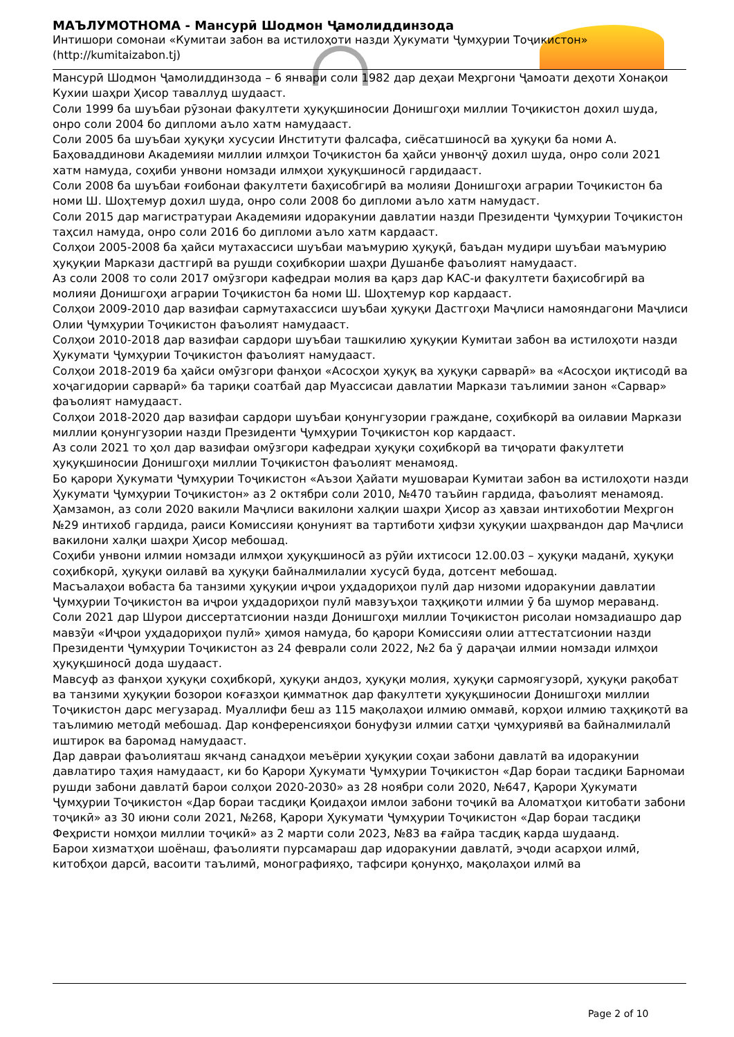МАЪЛУМОТНОМА - Мансурӣ Шодмон Ҷамолиддинзода
Интишори сомонаи «Кумитаи забон ва истилоҳоти назди Ҳукумати Ҷумҳурии Тоҷикистон» (http://kumitaizabon.tj)
Мансурӣ Шодмон Ҷамолиддинзода – 6 январи соли 1982 дар деҳаи Меҳргони Ҷамоати деҳоти Хонақои Кухии шаҳри Ҳисор таваллуд шудааст.
Соли 1999 ба шуъбаи рӯзонаи факултети ҳуқуқшиносии Донишгоҳи миллии Тоҷикистон дохил шуда, онро соли 2004 бо дипломи аъло хатм намудааст.
Соли 2005 ба шуъбаи ҳуқуқи хусусии Институти фалсафа, сиёсатшиносӣ ва ҳуқуқи ба номи А. Баҳоваддинови Академияи миллии илмҳои Тоҷикистон ба ҳайси унвонҷӯ дохил шуда, онро соли 2021 хатм намуда, соҳиби унвони номзади илмҳои ҳуқуқшиносӣ гардидааст.
Соли 2008 ба шуъбаи ғоибонаи факултети баҳисобгирӣ ва молияи Донишгоҳи аграрии Тоҷикистон ба номи Ш. Шоҳтемур дохил шуда, онро соли 2008 бо дипломи аъло хатм намудаст.
Соли 2015 дар магистратураи Академияи идоракунии давлатии назди Президенти Ҷумҳурии Тоҷикистон таҳсил намуда, онро соли 2016 бо дипломи аъло хатм кардааст.
Солҳои 2005-2008 ба ҳайси мутахассиси шуъбаи маъмурию ҳуқуқӣ, баъдан мудири шуъбаи маъмурию ҳуқуқии Маркази дастгирӣ ва рушди соҳибкории шаҳри Душанбе фаъолият намудааст.
Аз соли 2008 то соли 2017 омӯзгори кафедраи молия ва қарз дар КАС-и факултети баҳисобгирӣ ва молияи Донишгоҳи аграрии Тоҷикистон ба номи Ш. Шоҳтемур кор кардааст.
Солҳои 2009-2010 дар вазифаи сармутахассиси шуъбаи ҳуқуқи Дастгоҳи Маҷлиси намояндагони Маҷлиси Олии Ҷумҳурии Тоҷикистон фаъолият намудааст.
Солҳои 2010-2018 дар вазифаи сардори шуъбаи ташкилию ҳуқуқии Кумитаи забон ва истилоҳоти назди Ҳукумати Ҷумҳурии Тоҷикистон фаъолият намудааст.
Солҳои 2018-2019 ба ҳайси омӯзгори фанҳои «Асосҳои ҳуқуқ ва ҳуқуқи сарварӣ» ва «Асосҳои иқтисодӣ ва хоҷагидории сарварӣ» ба тариқи соатбай дар Муассисаи давлатии Маркази таълимии занон «Сарвар» фаъолият намудааст.
Солҳои 2018-2020 дар вазифаи сардори шуъбаи қонунгузории граждане, соҳибкорӣ ва оилавии Маркази миллии қонунгузории назди Президенти Ҷумҳурии Тоҷикистон кор кардааст.
Аз соли 2021 то ҳол дар вазифаи омӯзгори кафедраи ҳуқуқи соҳибкорӣ ва тиҷорати факултети ҳуқуқшиносии Донишгоҳи миллии Тоҷикистон фаъолият менамояд.
Бо қарори Ҳукумати Ҷумҳурии Тоҷикистон «Аъзои Ҳайати мушовараи Кумитаи забон ва истилоҳоти назди Ҳукумати Ҷумҳурии Тоҷикистон» аз 2 октябри соли 2010, №470 таъйин гардида, фаъолият менамояд. Ҳамзамон, аз соли 2020 вакили Маҷлиси вакилони халқии шаҳри Ҳисор аз ҳавзаи интихоботии Меҳргон №29 интихоб гардида, раиси Комиссияи қонуният ва тартиботи ҳифзи ҳуқуқии шаҳрвандон дар Маҷлиси вакилони халқи шаҳри Ҳисор мебошад.
Соҳиби унвони илмии номзади илмҳои ҳуқуқшиносӣ аз рӯйи ихтисоси 12.00.03 – ҳуқуқи маданӣ, ҳуқуқи соҳибкорӣ, ҳуқуқи оилавӣ ва ҳуқуқи байналмилалии хусусӣ буда, дотсент мебошад.
Масъалаҳои вобаста ба танзими ҳуқуқии иҷрои уҳдадориҳои пулӣ дар низоми идоракунии давлатии Ҷумҳурии Тоҷикистон ва иҷрои уҳдадориҳои пулӣ мавзуъҳои таҳқиқоти илмии ӯ ба шумор мераванд.
Соли 2021 дар Шурои диссертатсионии назди Донишгоҳи миллии Тоҷикистон рисолаи номзадиашро дар мавзӯи «Иҷрои уҳдадориҳои пулӣ» ҳимоя намуда, бо қарори Комиссияи олии аттестатсионии назди Президенти Ҷумҳурии Тоҷикистон аз 24 феврали соли 2022, №2 ба ӯ дараҷаи илмии номзади илмҳои ҳуқуқшиносӣ дода шудааст.
Мавсуф аз фанҳои ҳуқуқи соҳибкорӣ, ҳуқуқи андоз, ҳуқуқи молия, ҳуқуқи сармоягузорӣ, ҳуқуқи рақобат ва танзими ҳуқуқии бозорои коғазҳои қимматнок дар факултети ҳуқуқшиносии Донишгоҳи миллии Тоҷикистон дарс мегузарад. Муаллифи беш аз 115 мақолаҳои илмию оммавӣ, корҳои илмию таҳқиқотӣ ва таълимию методӣ мебошад. Дар конференсияҳои бонуфузи илмии сатҳи ҷумҳуриявӣ ва байналмилалӣ иштирок ва баромад намудааст.
Дар давраи фаъолияташ якчанд санадҳои меъёрии ҳуқуқии соҳаи забони давлатӣ ва идоракунии давлатиро таҳия намудааст, ки бо Қарори Ҳукумати Ҷумҳурии Тоҷикистон «Дар бораи тасдиқи Барномаи рушди забони давлатӣ барои солҳои 2020-2030» аз 28 ноябри соли 2020, №647, Қарори Ҳукумати Ҷумҳурии Тоҷикистон «Дар бораи тасдиқи Қоидаҳои имлои забони тоҷикӣ ва Аломатҳои китобати забони тоҷикӣ» аз 30 июни соли 2021, №268, Қарори Ҳукумати Ҷумҳурии Тоҷикистон «Дар бораи тасдиқи Феҳристи номҳои миллии тоҷикӣ» аз 2 марти соли 2023, №83 ва ғайра тасдиқ карда шудаанд.
Барои хизматҳои шоёнаш, фаъолияти пурсамараш дар идоракунии давлатӣ, эҷоди асарҳои илмӣ, китобҳои дарсӣ, васоити таълимӣ, монографияҳо, тафсири қонунҳо, мақолаҳои илмӣ ва
Page 2 of 10